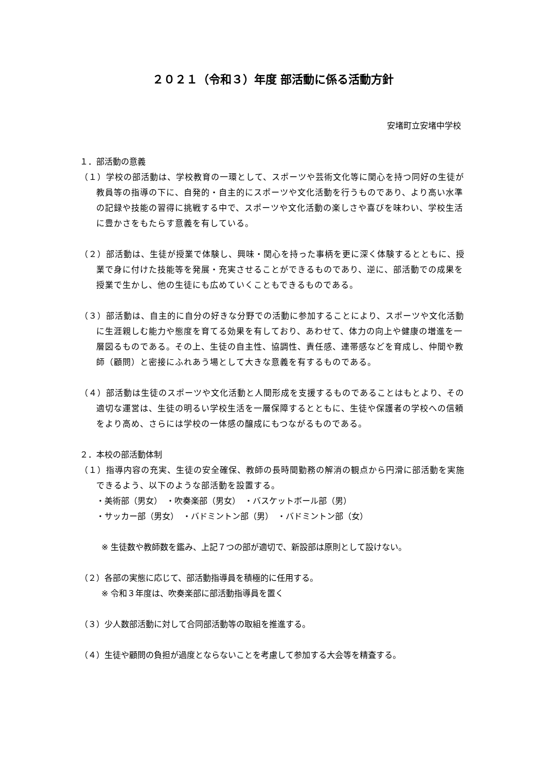２０２１（令和３）年度 部活動に係る活動方針
安堵町立安堵中学校
１．部活動の意義
（１）学校の部活動は、学校教育の一環として、スポーツや芸術文化等に関心を持つ同好の生徒が教員等の指導の下に、自発的・自主的にスポーツや文化活動を行うものであり、より高い水準の記録や技能の習得に挑戦する中で、スポーツや文化活動の楽しさや喜びを味わい、学校生活に豊かさをもたらす意義を有している。
（２）部活動は、生徒が授業で体験し、興味・関心を持った事柄を更に深く体験するとともに、授業で身に付けた技能等を発展・充実させることができるものであり、逆に、部活動での成果を授業で生かし、他の生徒にも広めていくこともできるものである。
（３）部活動は、自主的に自分の好きな分野での活動に参加することにより、スポーツや文化活動に生涯親しむ能力や態度を育てる効果を有しており、あわせて、体力の向上や健康の増進を一層図るものである。その上、生徒の自主性、協調性、責任感、連帯感などを育成し、仲間や教師（顧問）と密接にふれあう場として大きな意義を有するものである。
（４）部活動は生徒のスポーツや文化活動と人間形成を支援するものであることはもとより、その適切な運営は、生徒の明るい学校生活を一層保障するとともに、生徒や保護者の学校への信頼をより高め、さらには学校の一体感の醸成にもつながるものである。
２．本校の部活動体制
（１）指導内容の充実、生徒の安全確保、教師の長時間勤務の解消の観点から円滑に部活動を実施できるよう、以下のような部活動を設置する。
・美術部（男女）　・吹奏楽部（男女）　・バスケットボール部（男）
・サッカー部（男女）　・バドミントン部（男）　・バドミントン部（女）
※ 生徒数や教師数を鑑み、上記７つの部が適切で、新設部は原則として設けない。
（２）各部の実態に応じて、部活動指導員を積極的に任用する。
※ 令和３年度は、吹奏楽部に部活動指導員を置く
（３）少人数部活動に対して合同部活動等の取組を推進する。
（４）生徒や顧問の負担が過度とならないことを考慮して参加する大会等を精査する。